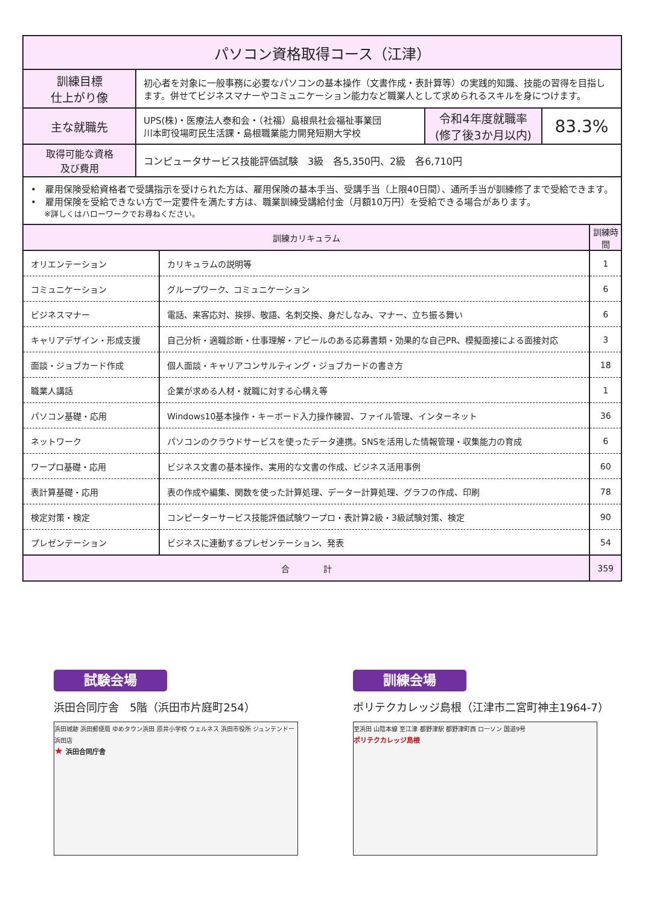| パソコン資格取得コース（江津） | | | |
| 訓練目標 仕上がり像 | 初心者を対象に一般事務に必要なパソコンの基本操作（文書作成・表計算等）の実践的知識、技能の習得を目指します。併せてビジネスマナーやコミュニケーション能力など職業人として求められるスキルを身につけます。 | | |
| 主な就職先 | UPS(株)・医療法人泰和会・（社福）島根県社会福祉事業団 川本町役場町民生活課・島根職業能力開発短期大学校 | 令和4年度就職率 (修了後3か月以内) | 83.3% |
| 取得可能な資格 及び費用 | コンピュータサービス技能評価試験 3級 各5,350円、2級 各6,710円 | | |
| • 雇用保険受給資格者で受講指示を受けられた方は、雇用保険の基本手当、受講手当（上限40日間）、通所手当が訓練修了まで受給できます。 • 雇用保険を受給できない方で一定要件を満たす方は、職業訓練受講給付金（月額10万円）を受給できる場合があります。 ※詳しくはハローワークでお尋ねください。 | | | |
| 訓練カリキュラム | | 訓練時間 |
| オリエンテーション | カリキュラムの説明等 | 1 |
| コミュニケーション | グループワーク、コミュニケーション | 6 |
| ビジネスマナー | 電話、来客応対、挨拶、敬語、名刺交換、身だしなみ、マナー、立ち振る舞い | 6 |
| キャリアデザイン・形成支援 | 自己分析・適職診断・仕事理解・アピールのある応募書類・効果的な自己PR、模擬面接による面接対応 | 3 |
| 面談・ジョブカード作成 | 個人面談・キャリアコンサルティング・ジョブカードの書き方 | 18 |
| 職業人講話 | 企業が求める人材・就職に対する心構え等 | 1 |
| パソコン基礎・応用 | Windows10基本操作・キーボード入力操作練習、ファイル管理、インターネット | 36 |
| ネットワーク | パソコンのクラウドサービスを使ったデータ連携。SNSを活用した情報管理・収集能力の育成 | 6 |
| ワープロ基礎・応用 | ビジネス文書の基本操作、実用的な文書の作成、ビジネス活用事例 | 60 |
| 表計算基礎・応用 | 表の作成や編集、関数を使った計算処理、データー計算処理、グラフの作成、印刷 | 78 |
| 検定対策・検定 | コンピーターサービス技能評価試験ワープロ・表計算2級・3級試験対策、検定 | 90 |
| プレゼンテーション | ビジネスに連動するプレゼンテーション、発表 | 54 |
| 合 計 | | 359 |
試験会場
浜田合同庁舎　5階（浜田市片庭町254）
浜田城跡 浜田郵便局 ゆめタウン浜田 原井小学校 ウェルネス 浜田市役所 ジュンテンドー 浜田店
★ 浜田合同庁舎
訓練会場
ポリテクカレッジ島根（江津市二宮町神主1964-7）
至浜田 山陰本線 至江津 都野津駅 都野津町西 ローソン 国道9号
ポリテクカレッジ島根